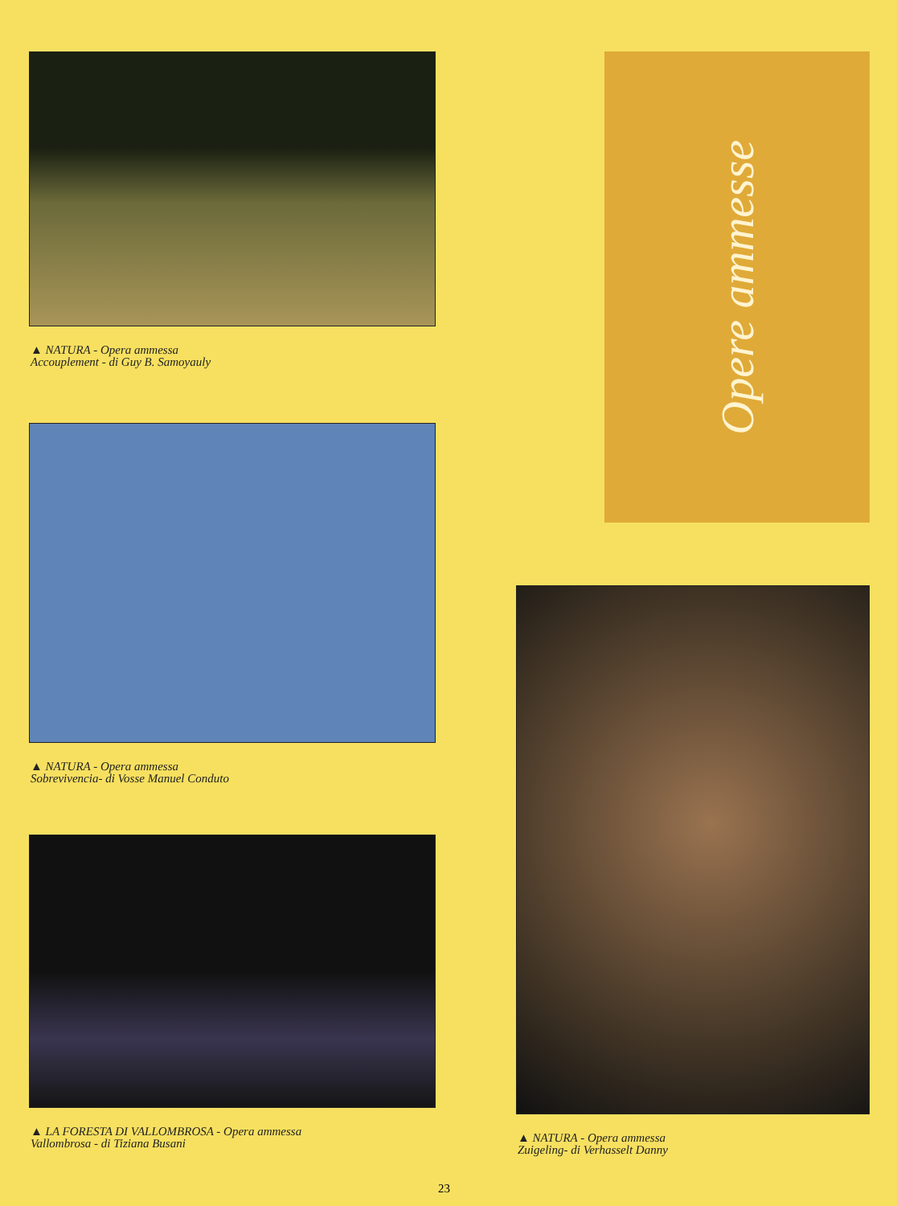▲ NATURA - Opera ammessa
Accouplement - di Guy B. Samoyauly
▲ NATURA - Opera ammessa
Sobrevivencia- di Vosse Manuel Conduto
▲ LA FORESTA DI VALLOMBROSA - Opera ammessa
Vallombrosa - di Tiziana Busani
Opere ammesse
▲ NATURA - Opera ammessa
Zuigeling- di Verhasselt Danny
23